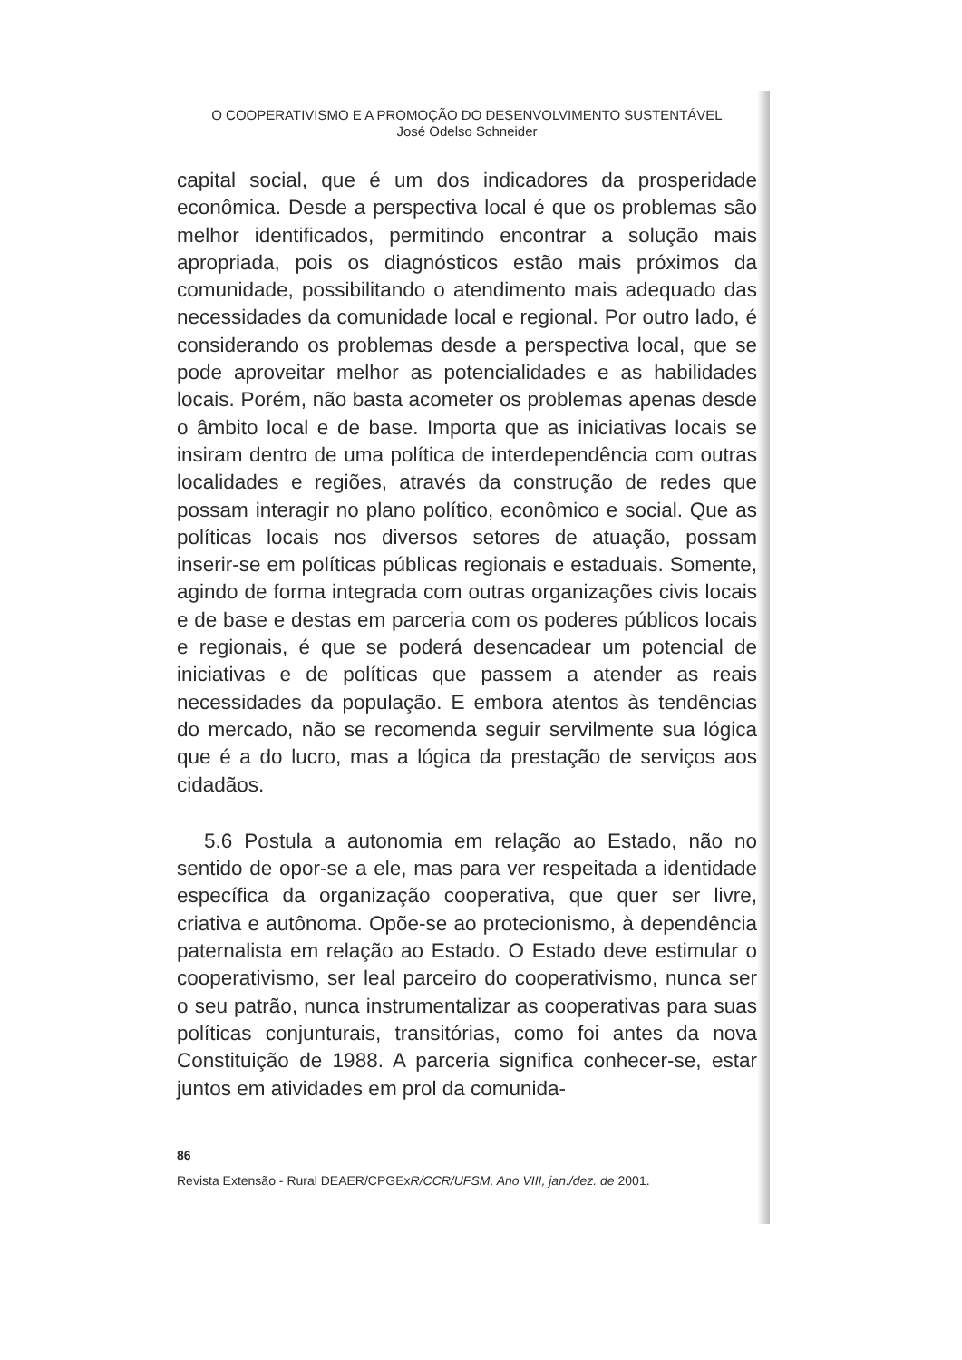O COOPERATIVISMO E A PROMOÇÃO DO DESENVOLVIMENTO SUSTENTÁVEL
José Odelso Schneider
capital social, que é um dos indicadores da prosperidade econômica. Desde a perspectiva local é que os problemas são melhor identificados, permitindo encontrar a solução mais apropriada, pois os diagnósticos estão mais próximos da comunidade, possibilitando o atendimento mais adequado das necessidades da comunidade local e regional. Por outro lado, é considerando os problemas desde a perspectiva local, que se pode aproveitar melhor as potencialidades e as habilidades locais. Porém, não basta acometer os problemas apenas desde o âmbito local e de base. Importa que as iniciativas locais se insiram dentro de uma política de interdependência com outras localidades e regiões, através da construção de redes que possam interagir no plano político, econômico e social. Que as políticas locais nos diversos setores de atuação, possam inserir-se em políticas públicas regionais e estaduais. Somente, agindo de forma integrada com outras organizações civis locais e de base e destas em parceria com os poderes públicos locais e regionais, é que se poderá desencadear um potencial de iniciativas e de políticas que passem a atender as reais necessidades da população. E embora atentos às tendências do mercado, não se recomenda seguir servilmente sua lógica que é a do lucro, mas a lógica da prestação de serviços aos cidadãos.
5.6 Postula a autonomia em relação ao Estado, não no sentido de opor-se a ele, mas para ver respeitada a identidade específica da organização cooperativa, que quer ser livre, criativa e autônoma. Opõe-se ao protecionismo, à dependência paternalista em relação ao Estado. O Estado deve estimular o cooperativismo, ser leal parceiro do cooperativismo, nunca ser o seu patrão, nunca instrumentalizar as cooperativas para suas políticas conjunturais, transitórias, como foi antes da nova Constituição de 1988. A parceria significa conhecer-se, estar juntos em atividades em prol da comunida-
86
Revista Extensão - Rural DEAER/CPGExR/CCR/UFSM, Ano VIII, jan./dez. de 2001.